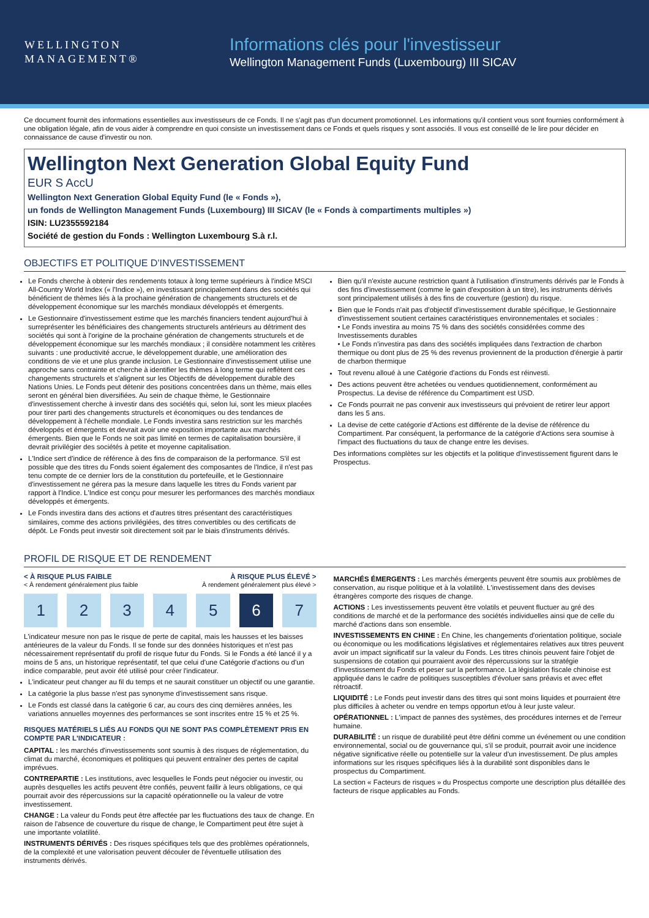WELLINGTON
MANAGEMENT®
Informations clés pour l'investisseur
Wellington Management Funds (Luxembourg) III SICAV
Ce document fournit des informations essentielles aux investisseurs de ce Fonds. Il ne s'agit pas d'un document promotionnel. Les informations qu'il contient vous sont fournies conformément à une obligation légale, afin de vous aider à comprendre en quoi consiste un investissement dans ce Fonds et quels risques y sont associés. Il vous est conseillé de le lire pour décider en connaissance de cause d'investir ou non.
Wellington Next Generation Global Equity Fund
EUR S AccU
Wellington Next Generation Global Equity Fund (le « Fonds »),
un fonds de Wellington Management Funds (Luxembourg) III SICAV (le « Fonds à compartiments multiples »)
ISIN: LU2355592184
Société de gestion du Fonds : Wellington Luxembourg S.à r.l.
OBJECTIFS ET POLITIQUE D'INVESTISSEMENT
Le Fonds cherche à obtenir des rendements totaux à long terme supérieurs à l'indice MSCI All-Country World Index (« l'Indice »), en investissant principalement dans des sociétés qui bénéficient de thèmes liés à la prochaine génération de changements structurels et de développement économique sur les marchés mondiaux développés et émergents.
Le Gestionnaire d'investissement estime que les marchés financiers tendent aujourd'hui à surreprésenter les bénéficiaires des changements structurels antérieurs au détriment des sociétés qui sont à l'origine de la prochaine génération de changements structurels et de développement économique sur les marchés mondiaux ; il considère notamment les critères suivants : une productivité accrue, le développement durable, une amélioration des conditions de vie et une plus grande inclusion. Le Gestionnaire d'investissement utilise une approche sans contrainte et cherche à identifier les thèmes à long terme qui reflètent ces changements structurels et s'alignent sur les Objectifs de développement durable des Nations Unies. Le Fonds peut détenir des positions concentrées dans un thème, mais elles seront en général bien diversifiées. Au sein de chaque thème, le Gestionnaire d'investissement cherche à investir dans des sociétés qui, selon lui, sont les mieux placées pour tirer parti des changements structurels et économiques ou des tendances de développement à l'échelle mondiale. Le Fonds investira sans restriction sur les marchés développés et émergents et devrait avoir une exposition importante aux marchés émergents. Bien que le Fonds ne soit pas limité en termes de capitalisation boursière, il devrait privilégier des sociétés à petite et moyenne capitalisation.
L'Indice sert d'indice de référence à des fins de comparaison de la performance. S'il est possible que des titres du Fonds soient également des composantes de l'Indice, il n'est pas tenu compte de ce dernier lors de la constitution du portefeuille, et le Gestionnaire d'investissement ne gérera pas la mesure dans laquelle les titres du Fonds varient par rapport à l'Indice. L'Indice est conçu pour mesurer les performances des marchés mondiaux développés et émergents.
Le Fonds investira dans des actions et d'autres titres présentant des caractéristiques similaires, comme des actions privilégiées, des titres convertibles ou des certificats de dépôt. Le Fonds peut investir soit directement soit par le biais d'instruments dérivés.
Bien qu'il n'existe aucune restriction quant à l'utilisation d'instruments dérivés par le Fonds à des fins d'investissement (comme le gain d'exposition à un titre), les instruments dérivés sont principalement utilisés à des fins de couverture (gestion) du risque.
Bien que le Fonds n'ait pas d'objectif d'investissement durable spécifique, le Gestionnaire d'investissement soutient certaines caractéristiques environnementales et sociales :
• Le Fonds investira au moins 75 % dans des sociétés considérées comme des Investissements durables
• Le Fonds n'investira pas dans des sociétés impliquées dans l'extraction de charbon thermique ou dont plus de 25 % des revenus proviennent de la production d'énergie à partir de charbon thermique
Tout revenu alloué à une Catégorie d'actions du Fonds est réinvesti.
Des actions peuvent être achetées ou vendues quotidiennement, conformément au Prospectus. La devise de référence du Compartiment est USD.
Ce Fonds pourrait ne pas convenir aux investisseurs qui prévoient de retirer leur apport dans les 5 ans.
La devise de cette catégorie d'Actions est différente de la devise de référence du Compartiment. Par conséquent, la performance de la catégorie d'Actions sera soumise à l'impact des fluctuations du taux de change entre les devises.
Des informations complètes sur les objectifs et la politique d'investissement figurent dans le Prospectus.
PROFIL DE RISQUE ET DE RENDEMENT
< À RISQUE PLUS FAIBLE À RISQUE PLUS ÉLEVÉ >
< À rendement généralement plus faible À rendement généralement plus élevé >
1 2 3 4 5 6 7
L'indicateur mesure non pas le risque de perte de capital, mais les hausses et les baisses antérieures de la valeur du Fonds. Il se fonde sur des données historiques et n'est pas nécessairement représentatif du profil de risque futur du Fonds. Si le Fonds a été lancé il y a moins de 5 ans, un historique représentatif, tel que celui d'une Catégorie d'actions ou d'un indice comparable, peut avoir été utilisé pour créer l'indicateur.
L'indicateur peut changer au fil du temps et ne saurait constituer un objectif ou une garantie.
La catégorie la plus basse n'est pas synonyme d'investissement sans risque.
Le Fonds est classé dans la catégorie 6 car, au cours des cinq dernières années, les variations annuelles moyennes des performances se sont inscrites entre 15 % et 25 %.
RISQUES MATÉRIELS LIÉS AU FONDS QUI NE SONT PAS COMPLÈTEMENT PRIS EN COMPTE PAR L'INDICATEUR :
CAPITAL : les marchés d'investissements sont soumis à des risques de réglementation, du climat du marché, économiques et politiques qui peuvent entraîner des pertes de capital imprévues.
CONTREPARTIE : Les institutions, avec lesquelles le Fonds peut négocier ou investir, ou auprès desquelles les actifs peuvent être confiés, peuvent faillir à leurs obligations, ce qui pourrait avoir des répercussions sur la capacité opérationnelle ou la valeur de votre investissement.
CHANGE : La valeur du Fonds peut être affectée par les fluctuations des taux de change. En raison de l'absence de couverture du risque de change, le Compartiment peut être sujet à une importante volatilité.
INSTRUMENTS DÉRIVÉS : Des risques spécifiques tels que des problèmes opérationnels, de la complexité et une valorisation peuvent découler de l'éventuelle utilisation des instruments dérivés.
MARCHÉS ÉMERGENTS : Les marchés émergents peuvent être soumis aux problèmes de conservation, au risque politique et à la volatilité. L'investissement dans des devises étrangères comporte des risques de change.
ACTIONS : Les investissements peuvent être volatils et peuvent fluctuer au gré des conditions de marché et de la performance des sociétés individuelles ainsi que de celle du marché d'actions dans son ensemble.
INVESTISSEMENTS EN CHINE : En Chine, les changements d'orientation politique, sociale ou économique ou les modifications législatives et réglementaires relatives aux titres peuvent avoir un impact significatif sur la valeur du Fonds. Les titres chinois peuvent faire l'objet de suspensions de cotation qui pourraient avoir des répercussions sur la stratégie d'investissement du Fonds et peser sur la performance. La législation fiscale chinoise est appliquée dans le cadre de politiques susceptibles d'évoluer sans préavis et avec effet rétroactif.
LIQUIDITÉ : Le Fonds peut investir dans des titres qui sont moins liquides et pourraient être plus difficiles à acheter ou vendre en temps opportun et/ou à leur juste valeur.
OPÉRATIONNEL : L'impact de pannes des systèmes, des procédures internes et de l'erreur humaine.
DURABILITÉ : un risque de durabilité peut être défini comme un événement ou une condition environnemental, social ou de gouvernance qui, s'il se produit, pourrait avoir une incidence négative significative réelle ou potentielle sur la valeur d'un investissement. De plus amples informations sur les risques spécifiques liés à la durabilité sont disponibles dans le prospectus du Compartiment.
La section « Facteurs de risques » du Prospectus comporte une description plus détaillée des facteurs de risque applicables au Fonds.